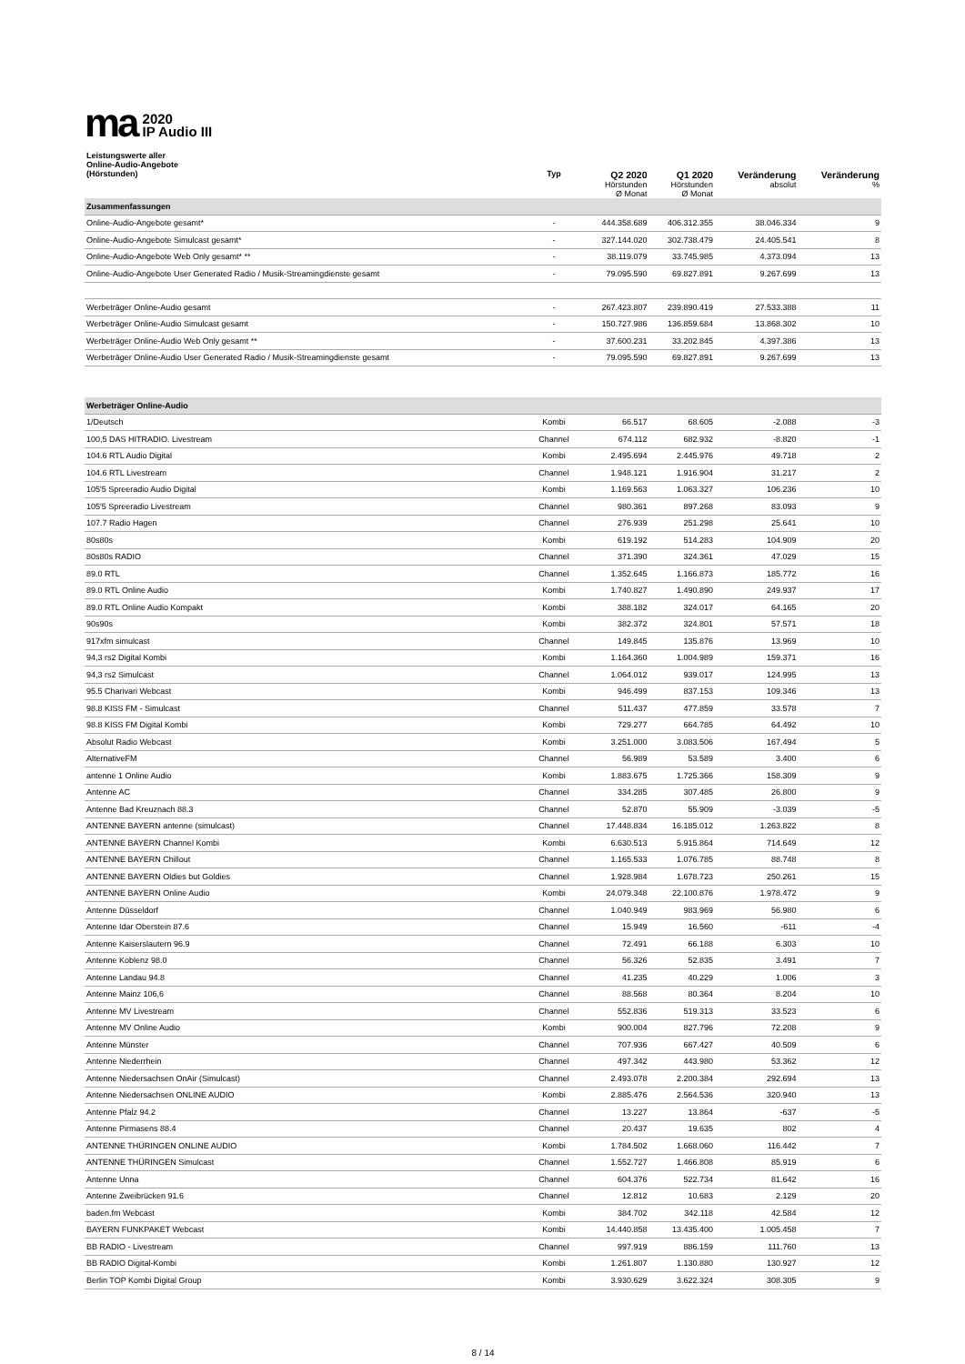ma 2020
IP Audio III
| Leistungswerte aller Online-Audio-Angebote (Hörstunden) | Typ | Q2 2020 Hörstunden Ø Monat | Q1 2020 Hörstunden Ø Monat | Veränderung absolut | Veränderung % |
| --- | --- | --- | --- | --- | --- |
| Zusammenfassungen | | | | | |
| Online-Audio-Angebote gesamt* | - | 444.358.689 | 406.312.355 | 38.046.334 | 9 |
| Online-Audio-Angebote Simulcast gesamt* | - | 327.144.020 | 302.738.479 | 24.405.541 | 8 |
| Online-Audio-Angebote Web Only gesamt* ** | - | 38.119.079 | 33.745.985 | 4.373.094 | 13 |
| Online-Audio-Angebote User Generated Radio / Musik-Streamingdienste gesamt | - | 79.095.590 | 69.827.891 | 9.267.699 | 13 |
| Werbeträger Online-Audio gesamt | - | 267.423.807 | 239.890.419 | 27.533.388 | 11 |
| Werbeträger Online-Audio Simulcast gesamt | - | 150.727.986 | 136.859.684 | 13.868.302 | 10 |
| Werbeträger Online-Audio Web Only gesamt ** | - | 37.600.231 | 33.202.845 | 4.397.386 | 13 |
| Werbeträger Online-Audio User Generated Radio / Musik-Streamingdienste gesamt | - | 79.095.590 | 69.827.891 | 9.267.699 | 13 |
| Werbeträger Online-Audio | | | | | |
| 1/Deutsch | Kombi | 66.517 | 68.605 | -2.088 | -3 |
| 100,5 DAS HITRADIO. Livestream | Channel | 674.112 | 682.932 | -8.820 | -1 |
| 104.6 RTL Audio Digital | Kombi | 2.495.694 | 2.445.976 | 49.718 | 2 |
| 104.6 RTL Livestream | Channel | 1.948.121 | 1.916.904 | 31.217 | 2 |
| 105'5 Spreeradio Audio Digital | Kombi | 1.169.563 | 1.063.327 | 106.236 | 10 |
| 105'5 Spreeradio Livestream | Channel | 980.361 | 897.268 | 83.093 | 9 |
| 107.7 Radio Hagen | Channel | 276.939 | 251.298 | 25.641 | 10 |
| 80s80s | Kombi | 619.192 | 514.283 | 104.909 | 20 |
| 80s80s RADIO | Channel | 371.390 | 324.361 | 47.029 | 15 |
| 89.0 RTL | Channel | 1.352.645 | 1.166.873 | 185.772 | 16 |
| 89.0 RTL Online Audio | Kombi | 1.740.827 | 1.490.890 | 249.937 | 17 |
| 89.0 RTL Online Audio Kompakt | Kombi | 388.182 | 324.017 | 64.165 | 20 |
| 90s90s | Kombi | 382.372 | 324.801 | 57.571 | 18 |
| 917xfm simulcast | Channel | 149.845 | 135.876 | 13.969 | 10 |
| 94,3 rs2 Digital Kombi | Kombi | 1.164.360 | 1.004.989 | 159.371 | 16 |
| 94,3 rs2 Simulcast | Channel | 1.064.012 | 939.017 | 124.995 | 13 |
| 95.5 Charivari Webcast | Kombi | 946.499 | 837.153 | 109.346 | 13 |
| 98.8 KISS FM - Simulcast | Channel | 511.437 | 477.859 | 33.578 | 7 |
| 98.8 KISS FM Digital Kombi | Kombi | 729.277 | 664.785 | 64.492 | 10 |
| Absolut Radio Webcast | Kombi | 3.251.000 | 3.083.506 | 167.494 | 5 |
| AlternativeFM | Channel | 56.989 | 53.589 | 3.400 | 6 |
| antenne 1 Online Audio | Kombi | 1.883.675 | 1.725.366 | 158.309 | 9 |
| Antenne AC | Channel | 334.285 | 307.485 | 26.800 | 9 |
| Antenne Bad Kreuznach 88.3 | Channel | 52.870 | 55.909 | -3.039 | -5 |
| ANTENNE BAYERN antenne (simulcast) | Channel | 17.448.834 | 16.185.012 | 1.263.822 | 8 |
| ANTENNE BAYERN Channel Kombi | Kombi | 6.630.513 | 5.915.864 | 714.649 | 12 |
| ANTENNE BAYERN Chillout | Channel | 1.165.533 | 1.076.785 | 88.748 | 8 |
| ANTENNE BAYERN Oldies but Goldies | Channel | 1.928.984 | 1.678.723 | 250.261 | 15 |
| ANTENNE BAYERN Online Audio | Kombi | 24.079.348 | 22.100.876 | 1.978.472 | 9 |
| Antenne Düsseldorf | Channel | 1.040.949 | 983.969 | 56.980 | 6 |
| Antenne Idar Oberstein 87.6 | Channel | 15.949 | 16.560 | -611 | -4 |
| Antenne Kaiserslautern 96.9 | Channel | 72.491 | 66.188 | 6.303 | 10 |
| Antenne Koblenz 98.0 | Channel | 56.326 | 52.835 | 3.491 | 7 |
| Antenne Landau 94.8 | Channel | 41.235 | 40.229 | 1.006 | 3 |
| Antenne Mainz 106,6 | Channel | 88.568 | 80.364 | 8.204 | 10 |
| Antenne MV Livestream | Channel | 552.836 | 519.313 | 33.523 | 6 |
| Antenne MV Online Audio | Kombi | 900.004 | 827.796 | 72.208 | 9 |
| Antenne Münster | Channel | 707.936 | 667.427 | 40.509 | 6 |
| Antenne Niederrhein | Channel | 497.342 | 443.980 | 53.362 | 12 |
| Antenne Niedersachsen OnAir (Simulcast) | Channel | 2.493.078 | 2.200.384 | 292.694 | 13 |
| Antenne Niedersachsen ONLINE AUDIO | Kombi | 2.885.476 | 2.564.536 | 320.940 | 13 |
| Antenne Pfalz 94.2 | Channel | 13.227 | 13.864 | -637 | -5 |
| Antenne Pirmasens 88.4 | Channel | 20.437 | 19.635 | 802 | 4 |
| ANTENNE THÜRINGEN ONLINE AUDIO | Kombi | 1.784.502 | 1.668.060 | 116.442 | 7 |
| ANTENNE THÜRINGEN Simulcast | Channel | 1.552.727 | 1.466.808 | 85.919 | 6 |
| Antenne Unna | Channel | 604.376 | 522.734 | 81.642 | 16 |
| Antenne Zweibrücken 91.6 | Channel | 12.812 | 10.683 | 2.129 | 20 |
| baden.fm Webcast | Kombi | 384.702 | 342.118 | 42.584 | 12 |
| BAYERN FUNKPAKET Webcast | Kombi | 14.440.858 | 13.435.400 | 1.005.458 | 7 |
| BB RADIO - Livestream | Channel | 997.919 | 886.159 | 111.760 | 13 |
| BB RADIO Digital-Kombi | Kombi | 1.261.807 | 1.130.880 | 130.927 | 12 |
| Berlin TOP Kombi Digital Group | Kombi | 3.930.629 | 3.622.324 | 308.305 | 9 |
8 / 14